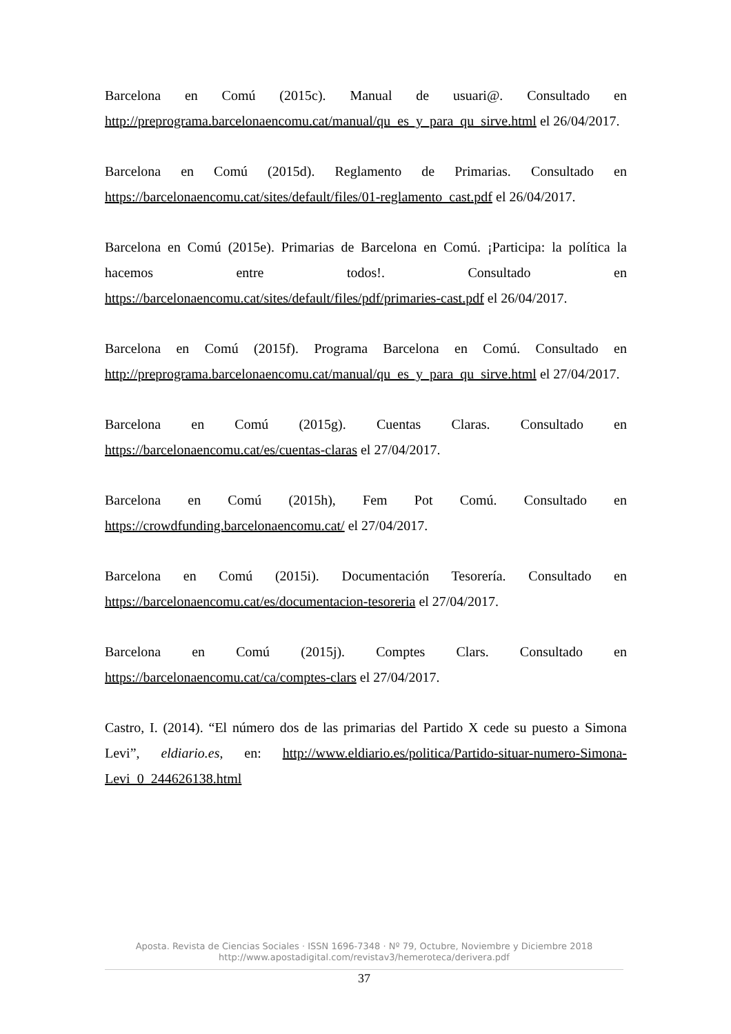Barcelona en Comú (2015c). Manual de usuari@. Consultado en http://preprograma.barcelonaencomu.cat/manual/qu_es_y_para_qu_sirve.html el 26/04/2017.
Barcelona en Comú (2015d). Reglamento de Primarias. Consultado en https://barcelonaencomu.cat/sites/default/files/01-reglamento_cast.pdf el 26/04/2017.
Barcelona en Comú (2015e). Primarias de Barcelona en Comú. ¡Participa: la política la hacemos entre todos!. Consultado en https://barcelonaencomu.cat/sites/default/files/pdf/primaries-cast.pdf el 26/04/2017.
Barcelona en Comú (2015f). Programa Barcelona en Comú. Consultado en http://preprograma.barcelonaencomu.cat/manual/qu_es_y_para_qu_sirve.html el 27/04/2017.
Barcelona en Comú (2015g). Cuentas Claras. Consultado en https://barcelonaencomu.cat/es/cuentas-claras el 27/04/2017.
Barcelona en Comú (2015h), Fem Pot Comú. Consultado en https://crowdfunding.barcelonaencomu.cat/ el 27/04/2017.
Barcelona en Comú (2015i). Documentación Tesorería. Consultado en https://barcelonaencomu.cat/es/documentacion-tesoreria el 27/04/2017.
Barcelona en Comú (2015j). Comptes Clars. Consultado en https://barcelonaencomu.cat/ca/comptes-clars el 27/04/2017.
Castro, I. (2014). “El número dos de las primarias del Partido X cede su puesto a Simona Levi”, eldiario.es, en: http://www.eldiario.es/politica/Partido-situar-numero-Simona-Levi_0_244626138.html
Aposta. Revista de Ciencias Sociales · ISSN 1696-7348 · Nº 79, Octubre, Noviembre y Diciembre 2018
http://www.apostadigital.com/revistav3/hemeroteca/derivera.pdf
37